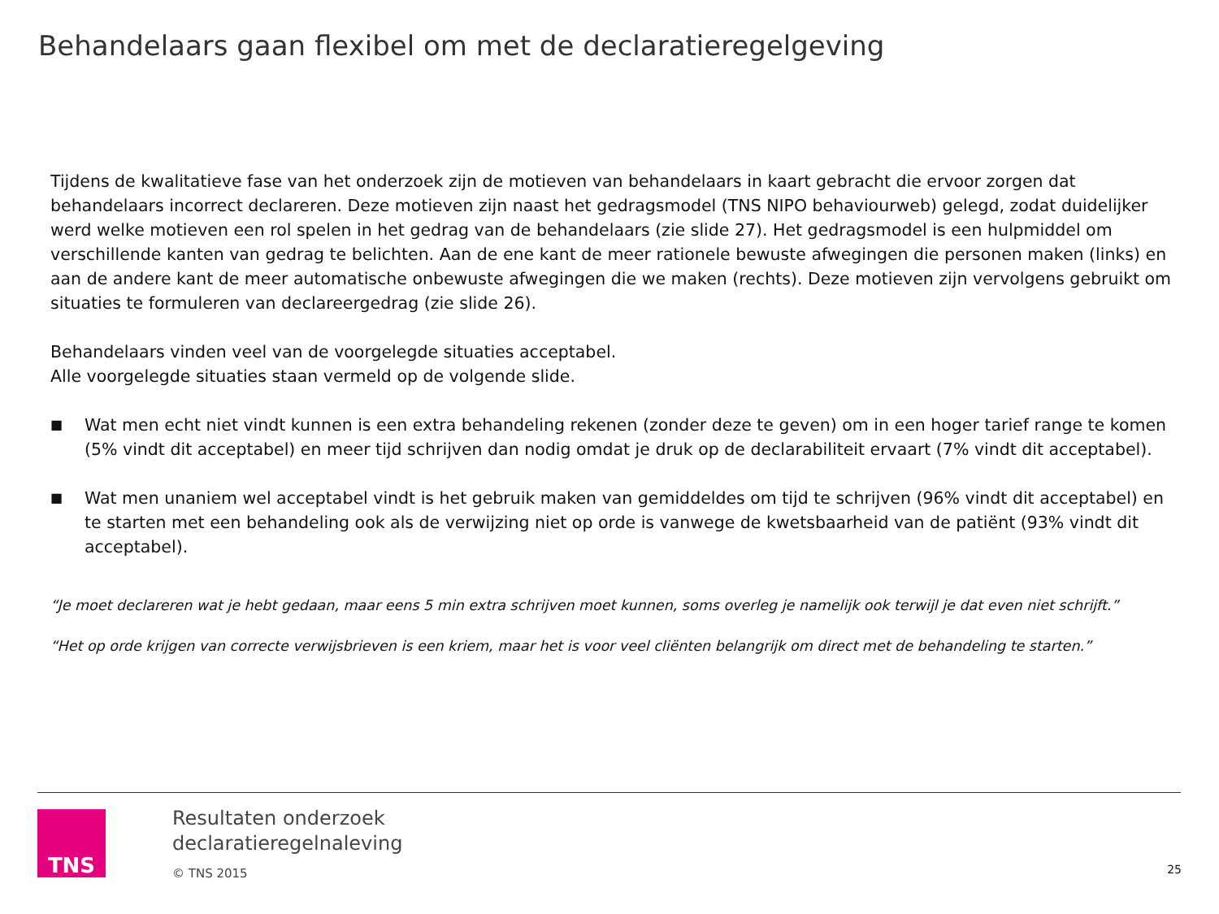Behandelaars gaan flexibel om met de declaratieregelgeving
Tijdens de kwalitatieve fase van het onderzoek zijn de motieven van behandelaars in kaart gebracht die ervoor zorgen dat behandelaars incorrect declareren. Deze motieven zijn naast het gedragsmodel (TNS NIPO behaviourweb) gelegd, zodat duidelijker werd welke motieven een rol spelen in het gedrag van de behandelaars (zie slide 27). Het gedragsmodel is een hulpmiddel om verschillende kanten van gedrag te belichten. Aan de ene kant de meer rationele bewuste afwegingen die personen maken (links) en aan de andere kant de meer automatische onbewuste afwegingen die we maken (rechts). Deze motieven zijn vervolgens gebruikt om situaties te formuleren van declareergedrag (zie slide 26).
Behandelaars vinden veel van de voorgelegde situaties acceptabel.
Alle voorgelegde situaties staan vermeld op de volgende slide.
■ Wat men echt niet vindt kunnen is een extra behandeling rekenen (zonder deze te geven) om in een hoger tarief range te komen (5% vindt dit acceptabel) en meer tijd schrijven dan nodig omdat je druk op de declarabiliteit ervaart (7% vindt dit acceptabel).
■ Wat men unaniem wel acceptabel vindt is het gebruik maken van gemiddeldes om tijd te schrijven (96% vindt dit acceptabel) en te starten met een behandeling ook als de verwijzing niet op orde is vanwege de kwetsbaarheid van de patiënt (93% vindt dit acceptabel).
“Je moet declareren wat je hebt gedaan, maar eens 5 min extra schrijven moet kunnen, soms overleg je namelijk ook terwijl je dat even niet schrijft.”
“Het op orde krijgen van correcte verwijsbrieven is een kriem, maar het is voor veel cliënten belangrijk om direct met de behandeling te starten.”
TNS
Resultaten onderzoek
declaratieregelnaleving
© TNS 2015
25